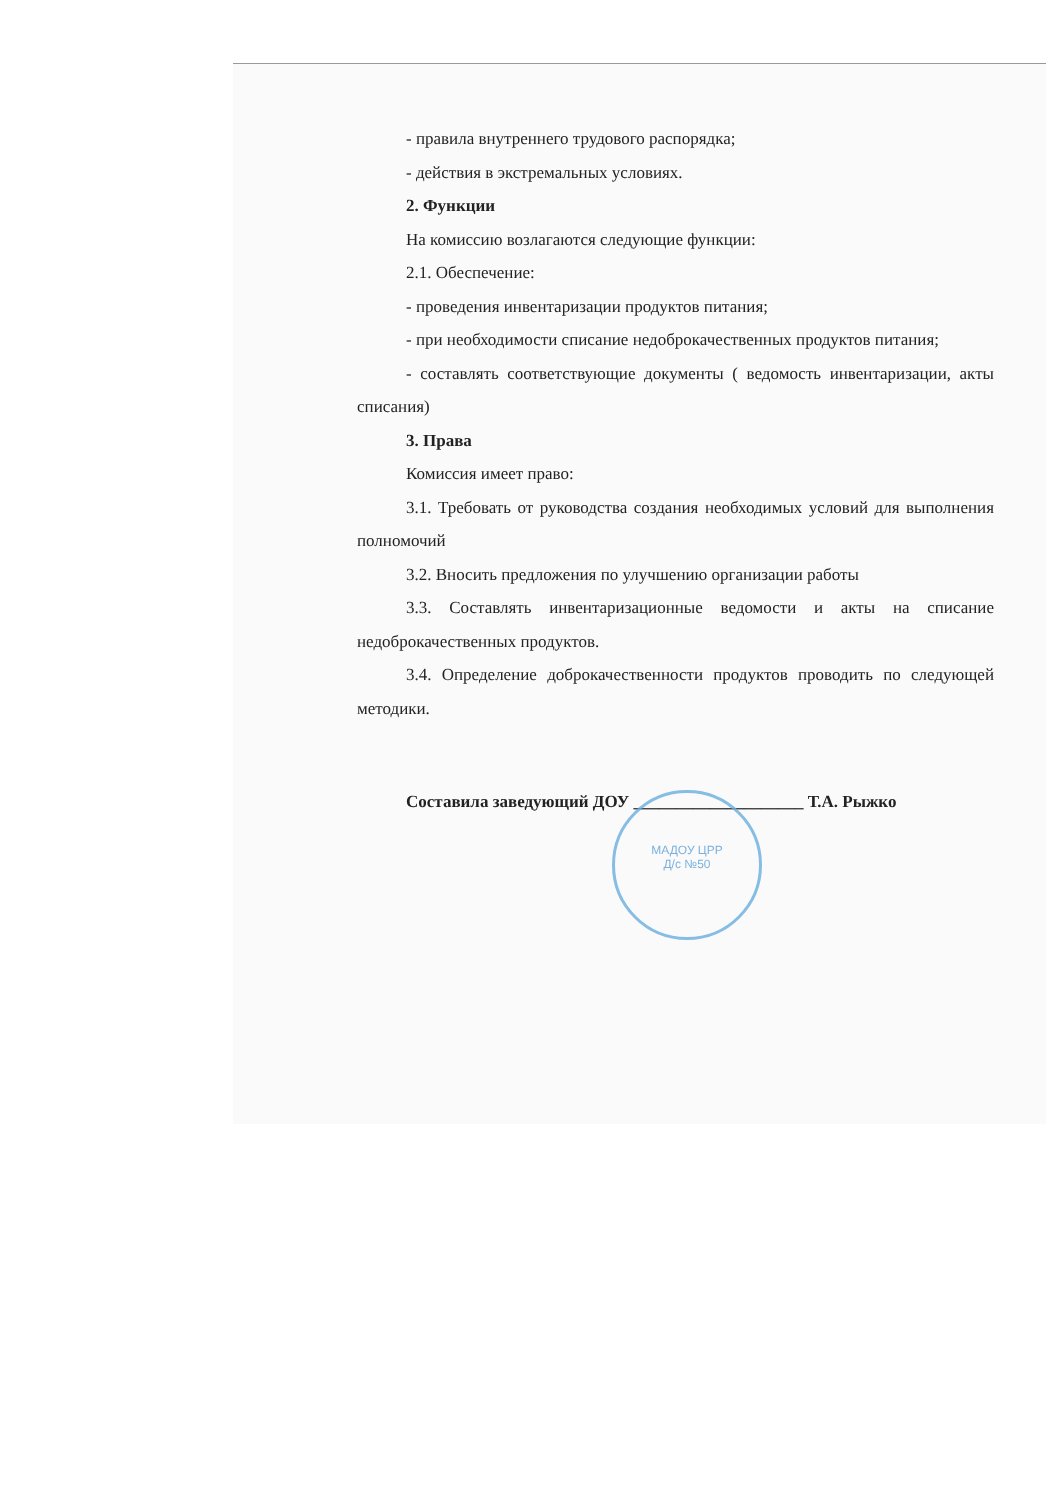- правила внутреннего трудового распорядка;
- действия в экстремальных условиях.
2. Функции
На комиссию возлагаются следующие функции:
2.1. Обеспечение:
- проведения инвентаризации продуктов питания;
- при необходимости списание недоброкачественных продуктов питания;
- составлять соответствующие документы ( ведомость инвентаризации, акты списания)
3. Права
Комиссия имеет право:
3.1. Требовать от руководства создания необходимых условий для выполнения полномочий
3.2. Вносить предложения по улучшению организации работы
3.3. Составлять инвентаризационные ведомости и акты на списание недоброкачественных продуктов.
3.4. Определение доброкачественности продуктов проводить по следующей методики.
Составила заведующий ДОУ ____________________ Т.А. Рыжко
МАДОУ ЦРР
Д/с №50